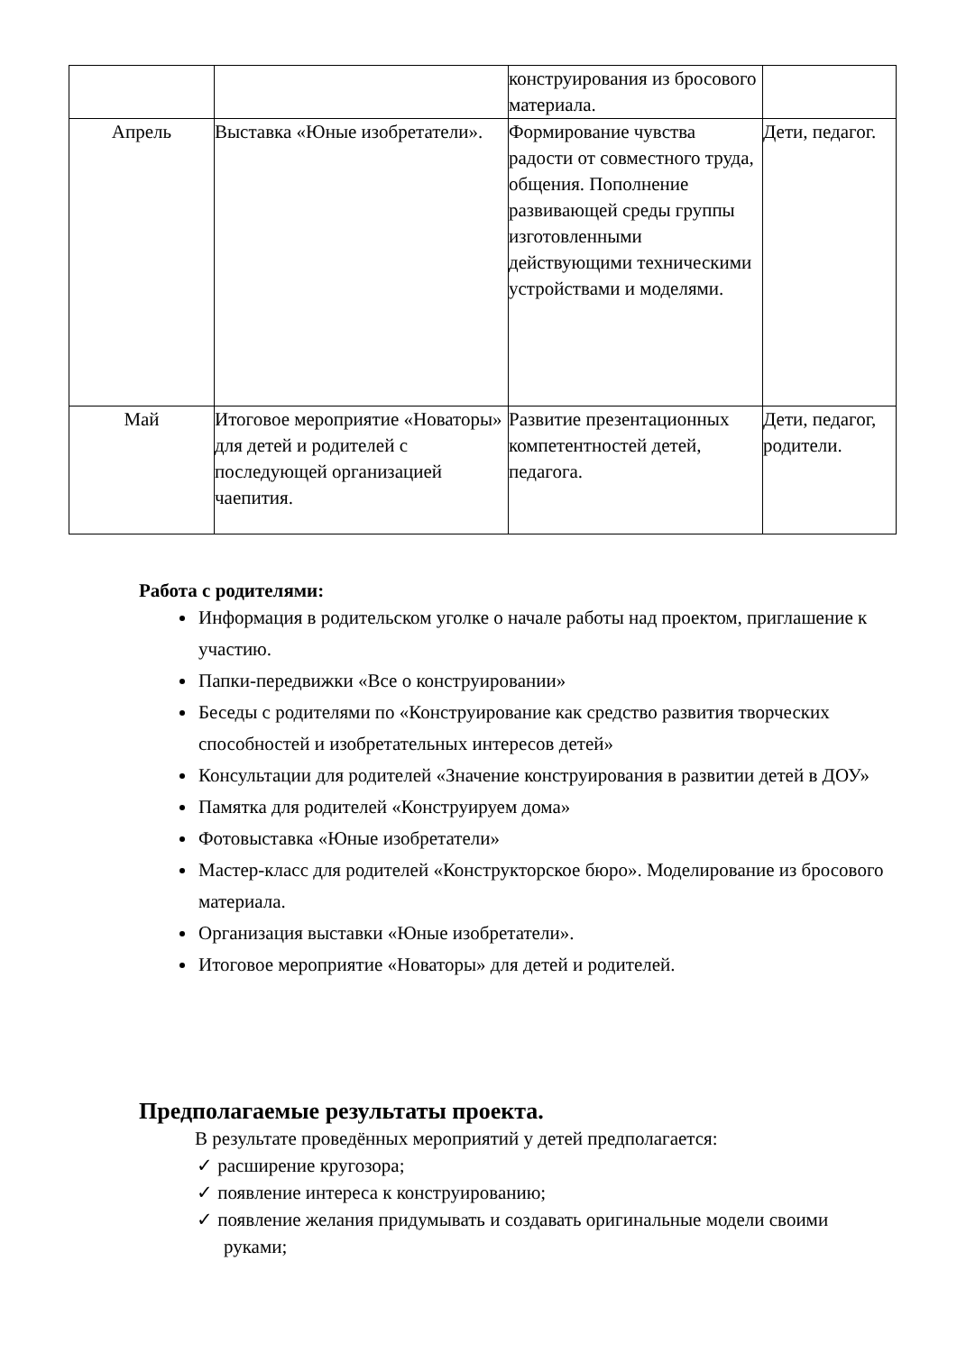| | | конструирования из бросового материала. | |
| Апрель | Выставка «Юные изобретатели». | Формирование чувства радости от совместного труда, общения. Пополнение развивающей среды группы изготовленными действующими техническими устройствами и моделями. | Дети, педагог. |
| Май | Итоговое мероприятие «Новаторы» для детей и родителей с последующей организацией чаепития. | Развитие презентационных компетентностей детей, педагога. | Дети, педагог, родители. |
Работа с родителями:
Информация в родительском уголке о начале работы над проектом, приглашение к участию.
Папки-передвижки «Все о конструировании»
Беседы с родителями по «Конструирование как средство развития творческих способностей и изобретательных интересов детей»
Консультации для родителей «Значение конструирования в развитии детей в ДОУ»
Памятка для родителей «Конструируем дома»
Фотовыставка «Юные изобретатели»
Мастер-класс для родителей «Конструкторское бюро». Моделирование из бросового материала.
Организация выставки «Юные изобретатели».
Итоговое мероприятие «Новаторы» для детей и родителей.
Предполагаемые результаты проекта.
В результате проведённых мероприятий у детей предполагается:
✓ расширение кругозора;
✓ появление интереса к конструированию;
✓ появление желания придумывать и создавать оригинальные модели своими руками;